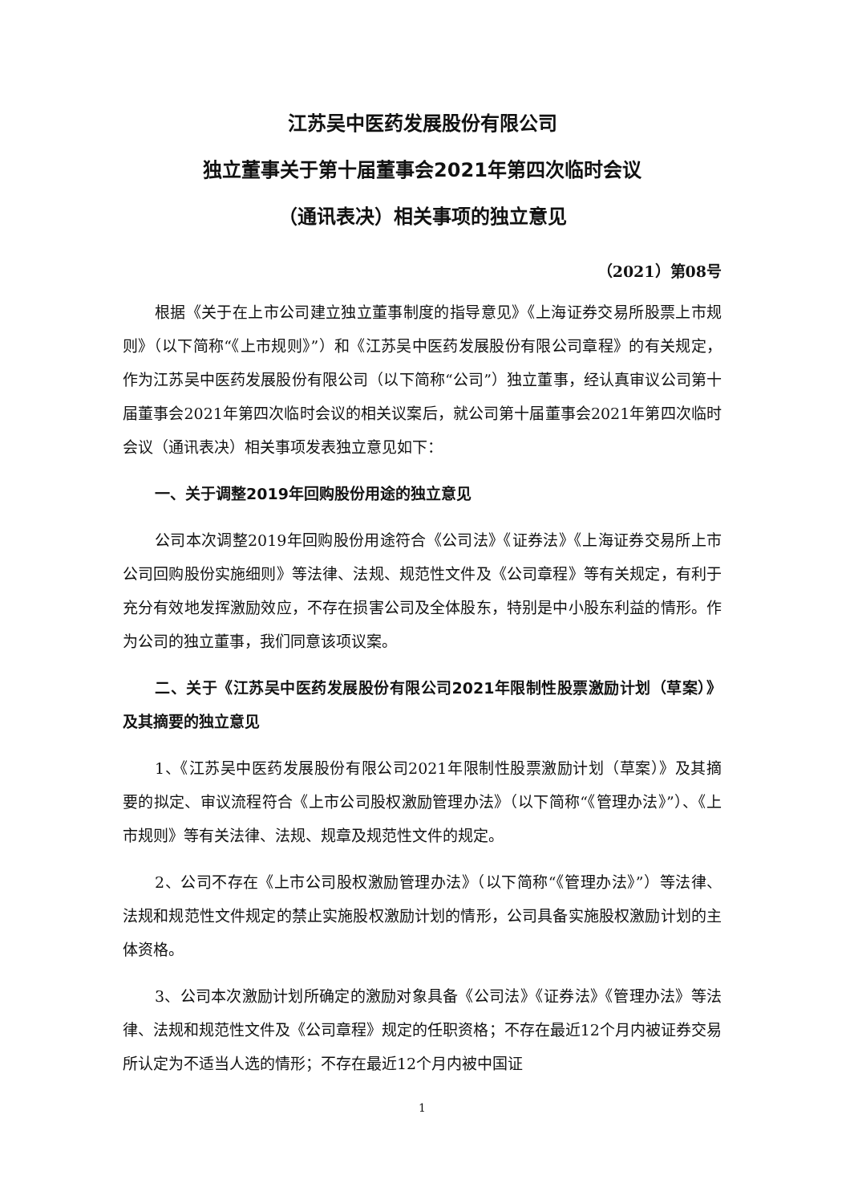江苏吴中医药发展股份有限公司
独立董事关于第十届董事会2021年第四次临时会议
（通讯表决）相关事项的独立意见
（2021）第08号
根据《关于在上市公司建立独立董事制度的指导意见》《上海证券交易所股票上市规则》（以下简称“《上市规则》”）和《江苏吴中医药发展股份有限公司章程》的有关规定，作为江苏吴中医药发展股份有限公司（以下简称“公司”）独立董事，经认真审议公司第十届董事会2021年第四次临时会议的相关议案后，就公司第十届董事会2021年第四次临时会议（通讯表决）相关事项发表独立意见如下：
一、关于调整2019年回购股份用途的独立意见
公司本次调整2019年回购股份用途符合《公司法》《证券法》《上海证券交易所上市公司回购股份实施细则》等法律、法规、规范性文件及《公司章程》等有关规定，有利于充分有效地发挥激励效应，不存在损害公司及全体股东，特别是中小股东利益的情形。作为公司的独立董事，我们同意该项议案。
二、关于《江苏吴中医药发展股份有限公司2021年限制性股票激励计划（草案）》及其摘要的独立意见
1、《江苏吴中医药发展股份有限公司2021年限制性股票激励计划（草案）》及其摘要的拟定、审议流程符合《上市公司股权激励管理办法》（以下简称“《管理办法》”）、《上市规则》等有关法律、法规、规章及规范性文件的规定。
2、公司不存在《上市公司股权激励管理办法》（以下简称“《管理办法》”）等法律、法规和规范性文件规定的禁止实施股权激励计划的情形，公司具备实施股权激励计划的主体资格。
3、公司本次激励计划所确定的激励对象具备《公司法》《证券法》《管理办法》等法律、法规和规范性文件及《公司章程》规定的任职资格；不存在最近12个月内被证券交易所认定为不适当人选的情形；不存在最近12个月内被中国证
1